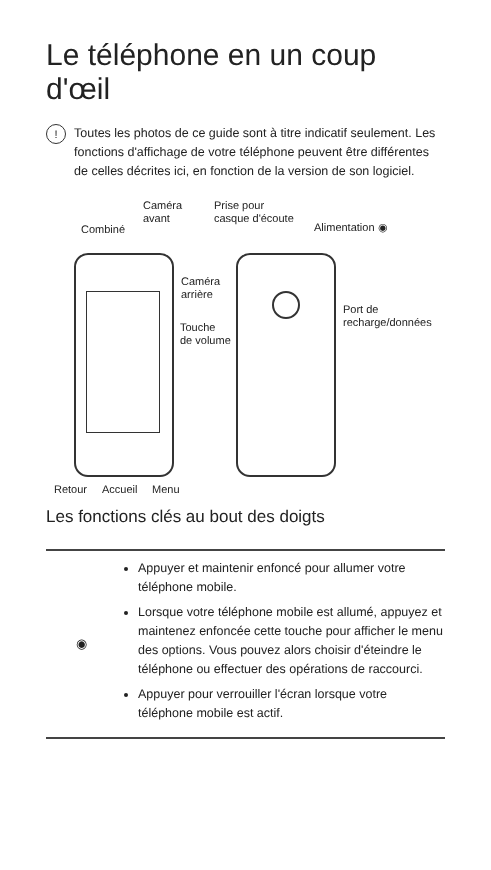Le téléphone en un coup d'œil
!
Toutes les photos de ce guide sont à titre indicatif seulement. Les fonctions d'affichage de votre téléphone peuvent être différentes de celles décrites ici, en fonction de la version de son logiciel.
Combiné
Caméra
avant
Prise pour
casque d'écoute
Alimentation ◉
Caméra
arrière
Touche
de volume
Port de
recharge/données
Retour Accueil Menu
Les fonctions clés au bout des doigts
| ◉ | Appuyer et maintenir enfoncé pour allumer votre téléphone mobile. Lorsque votre téléphone mobile est allumé, appuyez et maintenez enfoncée cette touche pour afficher le menu des options. Vous pouvez alors choisir d'éteindre le téléphone ou effectuer des opérations de raccourci. Appuyer pour verrouiller l'écran lorsque votre téléphone mobile est actif. |